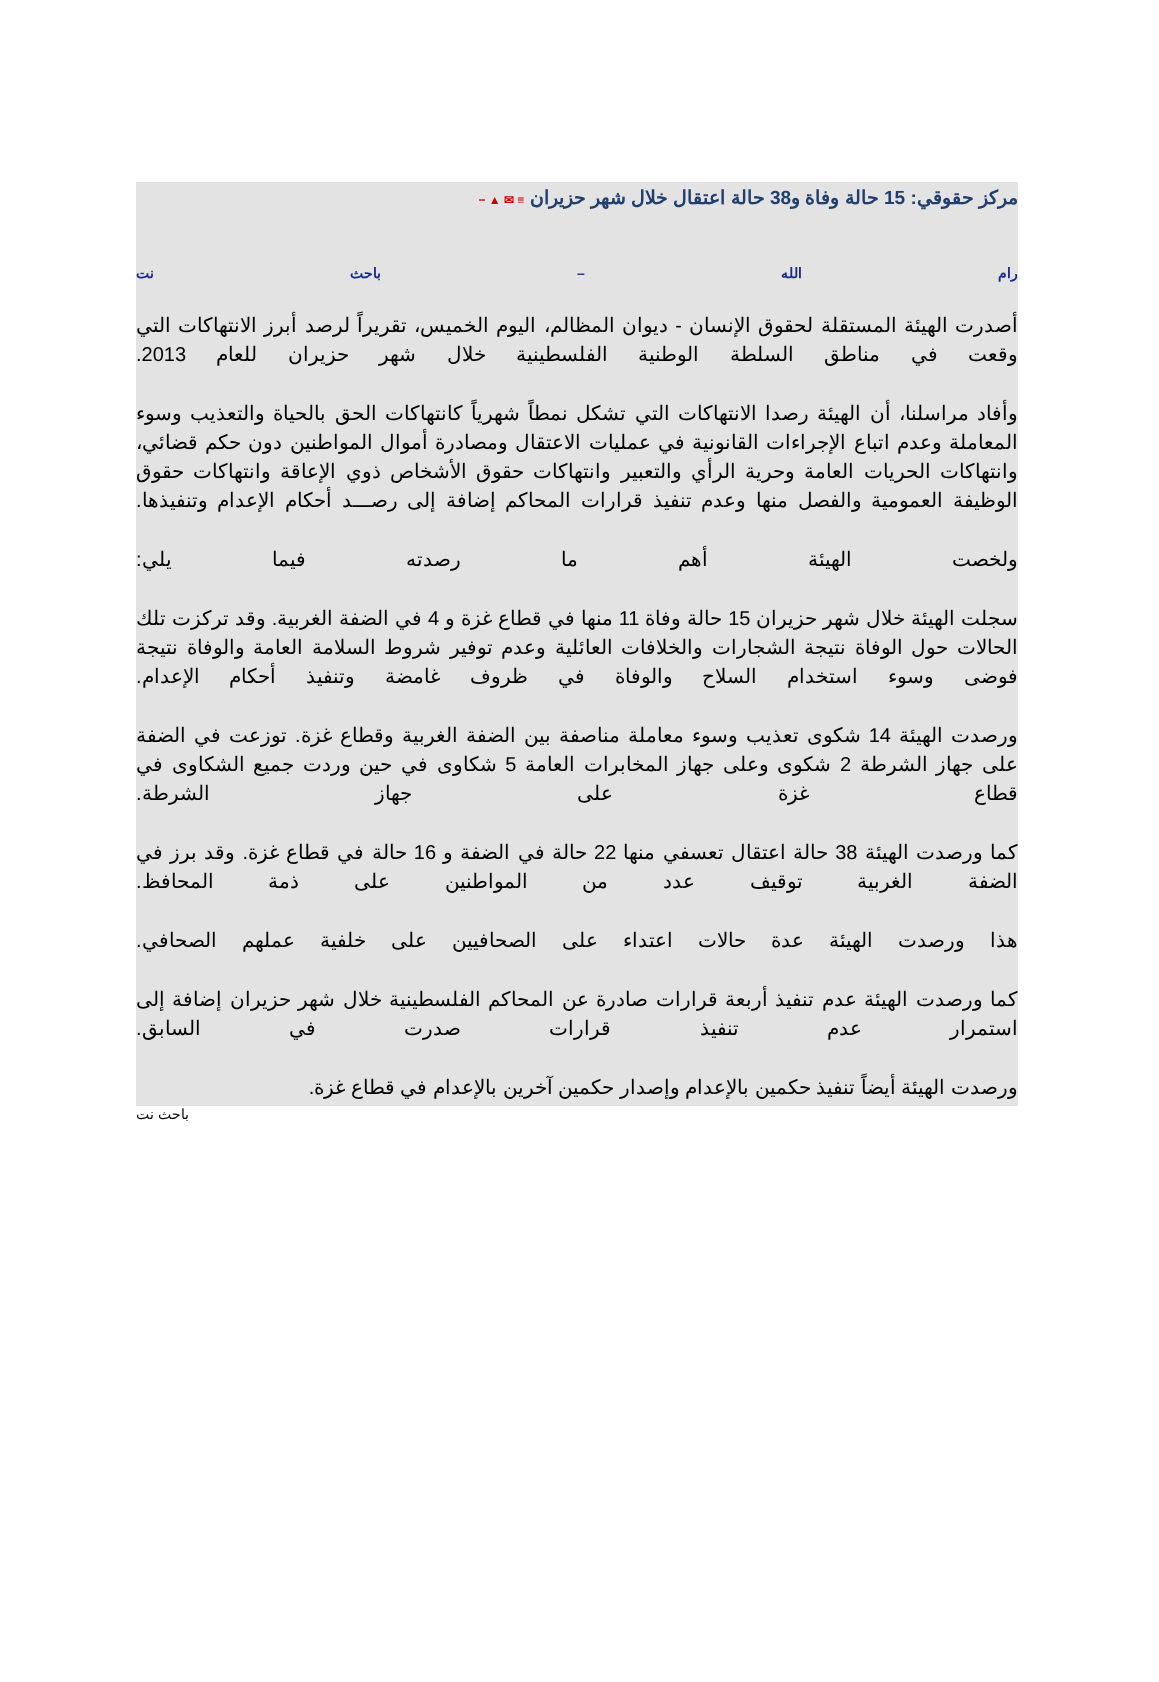مركز حقوقي: 15 حالة وفاة و38 حالة اعتقال خلال شهر حزيران ≡ ✉ ▲ −
رام الله – باحث نت
أصدرت الهيئة المستقلة لحقوق الإنسان - ديوان المظالم، اليوم الخميس، تقريراً لرصد أبرز الانتهاكات التي وقعت في مناطق السلطة الوطنية الفلسطينية خلال شهر حزيران للعام 2013.
وأفاد مراسلنا، أن الهيئة رصدا الانتهاكات التي تشكل نمطاً شهرياً كانتهاكات الحق بالحياة والتعذيب وسوء المعاملة وعدم اتباع الإجراءات القانونية في عمليات الاعتقال ومصادرة أموال المواطنين دون حكم قضائي، وانتهاكات الحريات العامة وحرية الرأي والتعبير وانتهاكات حقوق الأشخاص ذوي الإعاقة وانتهاكات حقوق الوظيفة العمومية والفصل منها وعدم تنفيذ قرارات المحاكم إضافة إلى رصـــد أحكام الإعدام وتنفيذها.
ولخصت الهيئة أهم ما رصدته فيما يلي:
سجلت الهيئة خلال شهر حزيران 15 حالة وفاة 11 منها في قطاع غزة و 4 في الضفة الغربية. وقد تركزت تلك الحالات حول الوفاة نتيجة الشجارات والخلافات العائلية وعدم توفير شروط السلامة العامة والوفاة نتيجة فوضى وسوء استخدام السلاح والوفاة في ظروف غامضة وتنفيذ أحكام الإعدام.
ورصدت الهيئة 14 شكوى تعذيب وسوء معاملة مناصفة بين الضفة الغربية وقطاع غزة. توزعت في الضفة على جهاز الشرطة 2 شكوى وعلى جهاز المخابرات العامة 5 شكاوى في حين وردت جميع الشكاوى في قطاع غزة على جهاز الشرطة.
كما ورصدت الهيئة 38 حالة اعتقال تعسفي منها 22 حالة في الضفة و 16 حالة في قطاع غزة. وقد برز في الضفة الغربية توقيف عدد من المواطنين على ذمة المحافظ.
هذا ورصدت الهيئة عدة حالات اعتداء على الصحافيين على خلفية عملهم الصحافي.
كما ورصدت الهيئة عدم تنفيذ أربعة قرارات صادرة عن المحاكم الفلسطينية خلال شهر حزيران إضافة إلى استمرار عدم تنفيذ قرارات صدرت في السابق.
ورصدت الهيئة أيضاً تنفيذ حكمين بالإعدام وإصدار حكمين آخرين بالإعدام في قطاع غزة.
باحث نت